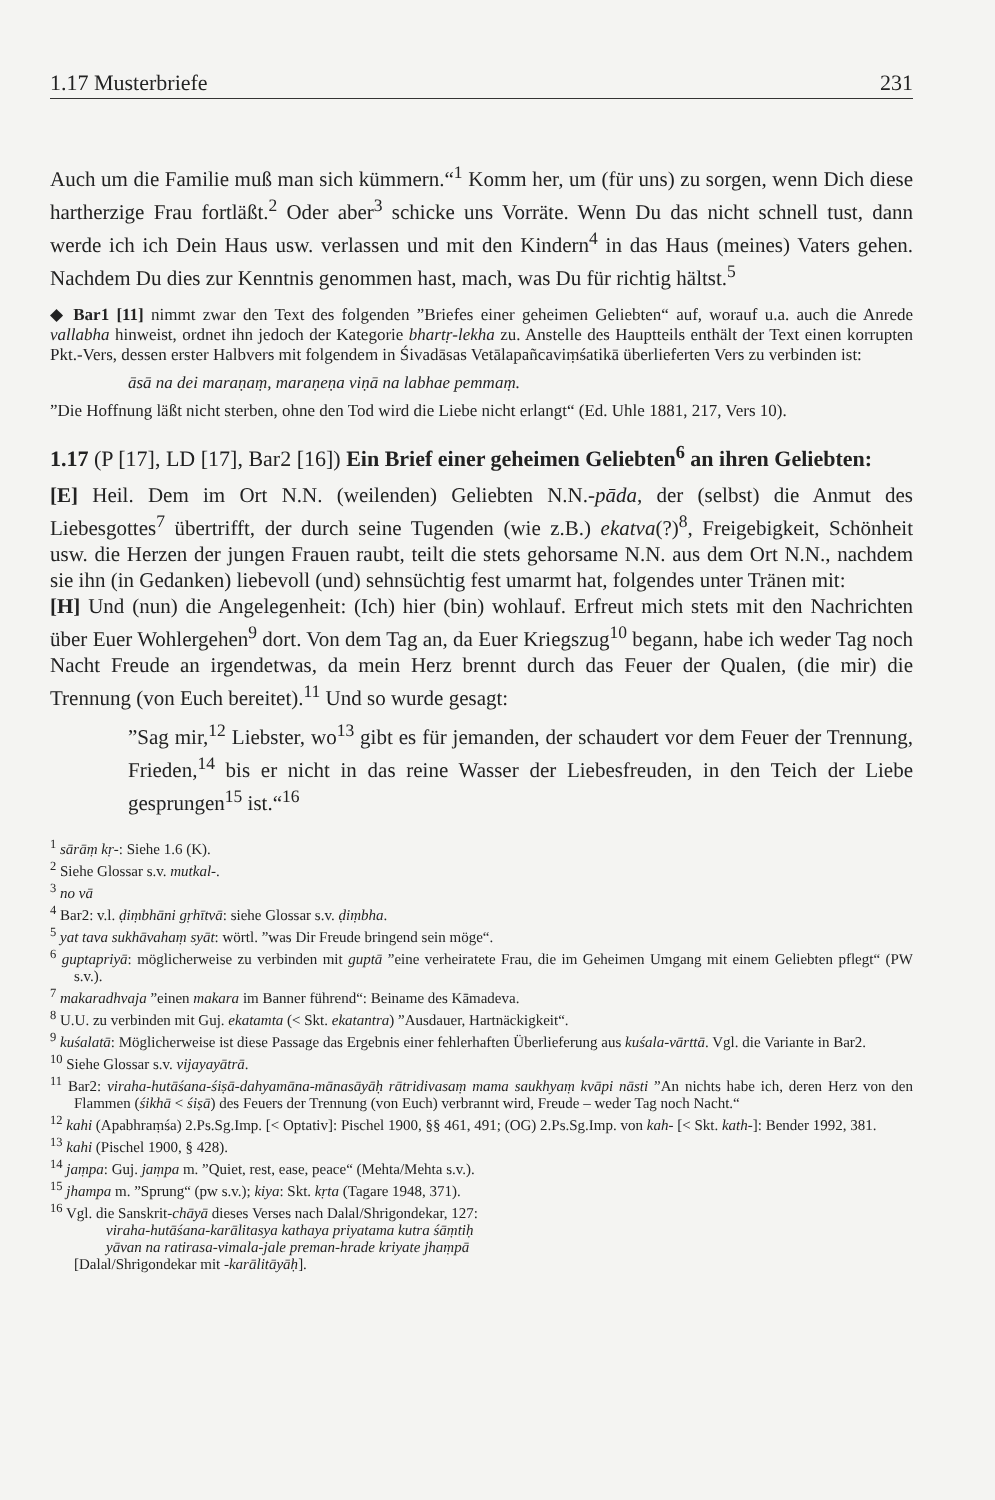1.17 Musterbriefe 231
Auch um die Familie muß man sich kümmern.“<sup>1</sup> Komm her, um (für uns) zu sorgen, wenn Dich diese hartherzige Frau fortläßt.<sup>2</sup> Oder aber<sup>3</sup> schicke uns Vorräte. Wenn Du das nicht schnell tust, dann werde ich ich Dein Haus usw. verlassen und mit den Kindern<sup>4</sup> in das Haus (meines) Vaters gehen. Nachdem Du dies zur Kenntnis genommen hast, mach, was Du für richtig hältst.<sup>5</sup>
◆ Bar1 [11] nimmt zwar den Text des folgenden ”Briefes einer geheimen Geliebten“ auf, worauf u.a. auch die Anrede vallabha hinweist, ordnet ihn jedoch der Kategorie bhartṛ-lekha zu. Anstelle des Hauptteils enthält der Text einen korrupten Pkt.-Vers, dessen erster Halbvers mit folgendem in Śivadāsas Vetālapañcaviṃśatikā überlieferten Vers zu verbinden ist:
āsā na dei maraṇaṃ, maraṇeṇa viṇā na labhae pemmaṃ.
”Die Hoffnung läßt nicht sterben, ohne den Tod wird die Liebe nicht erlangt“ (Ed. Uhle 1881, 217, Vers 10).
1.17 (P [17], LD [17], Bar2 [16]) Ein Brief einer geheimen Geliebten<sup>6</sup> an ihren Geliebten:
[E] Heil. Dem im Ort N.N. (weilenden) Geliebten N.N.-pāda, der (selbst) die Anmut des Liebesgottes<sup>7</sup> übertrifft, der durch seine Tugenden (wie z.B.) ekatva(?)<sup>8</sup>, Freigebigkeit, Schönheit usw. die Herzen der jungen Frauen raubt, teilt die stets gehorsame N.N. aus dem Ort N.N., nachdem sie ihn (in Gedanken) liebevoll (und) sehnsüchtig fest umarmt hat, folgendes unter Tränen mit:
[H] Und (nun) die Angelegenheit: (Ich) hier (bin) wohlauf. Erfreut mich stets mit den Nachrichten über Euer Wohlergehen<sup>9</sup> dort. Von dem Tag an, da Euer Kriegszug<sup>10</sup> begann, habe ich weder Tag noch Nacht Freude an irgendetwas, da mein Herz brennt durch das Feuer der Qualen, (die mir) die Trennung (von Euch bereitet).<sup>11</sup> Und so wurde gesagt:
”Sag mir,<sup>12</sup> Liebster, wo<sup>13</sup> gibt es für jemanden, der schaudert vor dem Feuer der Trennung, Frieden,<sup>14</sup> bis er nicht in das reine Wasser der Liebesfreuden, in den Teich der Liebe gesprungen<sup>15</sup> ist.“<sup>16</sup>
<sup>1</sup> sārāṃ kṛ-: Siehe 1.6 (K).
<sup>2</sup> Siehe Glossar s.v. mutkal-.
<sup>3</sup> no vā
<sup>4</sup> Bar2: v.l. ḍiṃbhāni gṛhītvā: siehe Glossar s.v. ḍiṃbha.
<sup>5</sup> yat tava sukhāvahaṃ syāt: wörtl. ”was Dir Freude bringend sein möge“.
<sup>6</sup> guptapriyā: möglicherweise zu verbinden mit guptā ”eine verheiratete Frau, die im Geheimen Umgang mit einem Geliebten pflegt“ (PW s.v.).
<sup>7</sup> makaradhvaja ”einen makara im Banner führend“: Beiname des Kāmadeva.
<sup>8</sup> U.U. zu verbinden mit Guj. ekatamta (< Skt. ekatantra) ”Ausdauer, Hartnäckigkeit“.
<sup>9</sup> kuśalatā: Möglicherweise ist diese Passage das Ergebnis einer fehlerhaften Überlieferung aus kuśala-vārttā. Vgl. die Variante in Bar2.
<sup>10</sup> Siehe Glossar s.v. vijayayātrā.
<sup>11</sup> Bar2: viraha-hutāśana-śiṣā-dahyamāna-mānasāyāḥ rātridivasaṃ mama saukhyaṃ kvāpi nāsti ”An nichts habe ich, deren Herz von den Flammen (śikhā < śiṣā) des Feuers der Trennung (von Euch) verbrannt wird, Freude – weder Tag noch Nacht.“
<sup>12</sup> kahi (Apabhraṃśa) 2.Ps.Sg.Imp. [< Optativ]: Pischel 1900, §§ 461, 491; (OG) 2.Ps.Sg.Imp. von kah- [< Skt. kath-]: Bender 1992, 381.
<sup>13</sup> kahi (Pischel 1900, § 428).
<sup>14</sup> jaṃpa: Guj. jaṃpa m. ”Quiet, rest, ease, peace“ (Mehta/Mehta s.v.).
<sup>15</sup> jhampa m. ”Sprung“ (pw s.v.); kiya: Skt. kṛta (Tagare 1948, 371).
<sup>16</sup> Vgl. die Sanskrit-chāyā dieses Verses nach Dalal/Shrigondekar, 127:
viraha-hutāśana-karālitasya kathaya priyatama kutra śāṃtiḥ
yāvan na ratirasa-vimala-jale preman-hrade kriyate jhaṃpā
[Dalal/Shrigondekar mit -karālitāyāḥ].